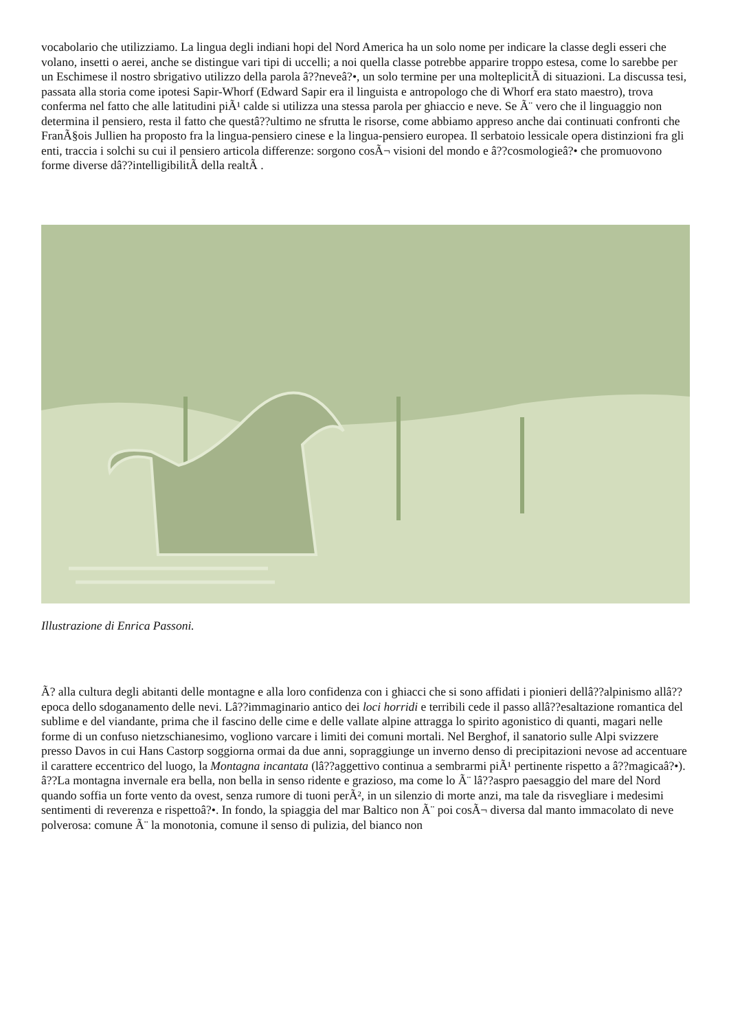vocabolario che utilizziamo. La lingua degli indiani hopi del Nord America ha un solo nome per indicare la classe degli esseri che volano, insetti o aerei, anche se distingue vari tipi di uccelli; a noi quella classe potrebbe apparire troppo estesa, come lo sarebbe per un Eschimese il nostro sbrigativo utilizzo della parola â??neveâ?•, un solo termine per una molteplicitÃ di situazioni. La discussa tesi, passata alla storia come ipotesi Sapir-Whorf (Edward Sapir era il linguista e antropologo che di Whorf era stato maestro), trova conferma nel fatto che alle latitudini piÃ¹ calde si utilizza una stessa parola per ghiaccio e neve. Se Ã¨ vero che il linguaggio non determina il pensiero, resta il fatto che questâ??ultimo ne sfrutta le risorse, come abbiamo appreso anche dai continuati confronti che FranÃ§ois Jullien ha proposto fra la lingua-pensiero cinese e la lingua-pensiero europea. Il serbatoio lessicale opera distinzioni fra gli enti, traccia i solchi su cui il pensiero articola differenze: sorgono cosÃ¬ visioni del mondo e â??cosmologieâ?• che promuovono forme diverse dâ??intelligibilitÃ della realtÃ .
Illustrazione di Enrica Passoni.
Ã? alla cultura degli abitanti delle montagne e alla loro confidenza con i ghiacci che si sono affidati i pionieri dellâ??alpinismo allâ??epoca dello sdoganamento delle nevi. Lâ??immaginario antico dei loci horridi e terribili cede il passo allâ??esaltazione romantica del sublime e del viandante, prima che il fascino delle cime e delle vallate alpine attragga lo spirito agonistico di quanti, magari nelle forme di un confuso nietzschianesimo, vogliono varcare i limiti dei comuni mortali. Nel Berghof, il sanatorio sulle Alpi svizzere presso Davos in cui Hans Castorp soggiorna ormai da due anni, sopraggiunge un inverno denso di precipitazioni nevose ad accentuare il carattere eccentrico del luogo, la Montagna incantata (lâ??aggettivo continua a sembrarmi piÃ¹ pertinente rispetto a â??magicaâ?•). â??La montagna invernale era bella, non bella in senso ridente e grazioso, ma come lo Ã¨ lâ??aspro paesaggio del mare del Nord quando soffia un forte vento da ovest, senza rumore di tuoni perÃ², in un silenzio di morte anzi, ma tale da risvegliare i medesimi sentimenti di reverenza e rispettoâ?•. In fondo, la spiaggia del mar Baltico non Ã¨ poi cosÃ¬ diversa dal manto immacolato di neve polverosa: comune Ã¨ la monotonia, comune il senso di pulizia, del bianco non